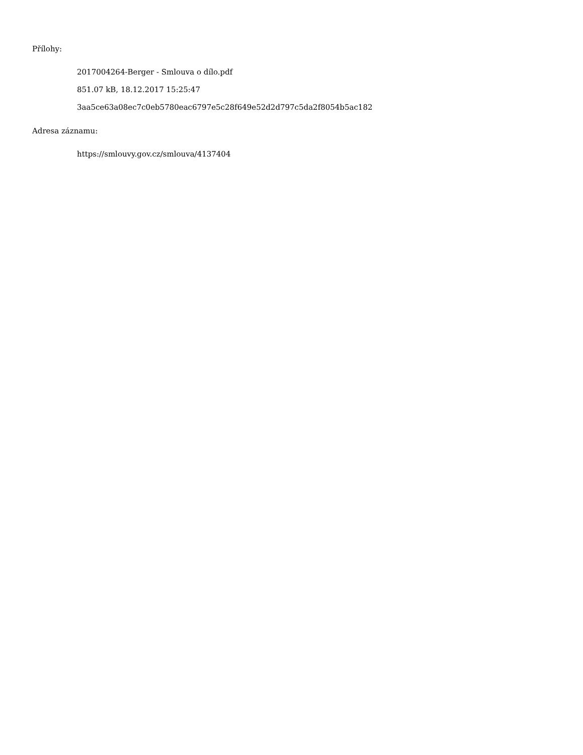Přílohy:
2017004264-Berger - Smlouva o dílo.pdf
851.07 kB, 18.12.2017 15:25:47
3aa5ce63a08ec7c0eb5780eac6797e5c28f649e52d2d797c5da2f8054b5ac182
Adresa záznamu:
https://smlouvy.gov.cz/smlouva/4137404